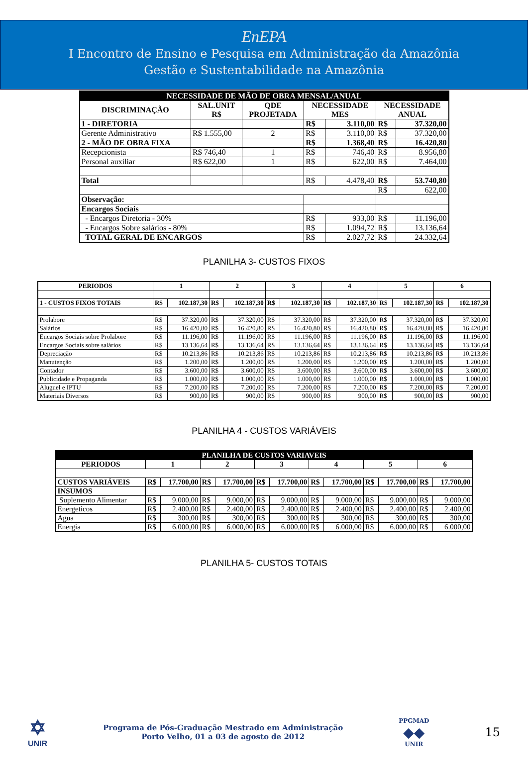EnEPA
I Encontro de Ensino e Pesquisa em Administração da Amazônia
Gestão e Sustentabilidade na Amazônia
| NECESSIDADE DE MÃO DE OBRA MENSAL/ANUAL | | | | | | |
| DISCRIMINAÇÃO | SAL.UNIT R$ | QDE PROJETADA | NECESSIDADE MES | | NECESSIDADE ANUAL | |
| 1 - DIRETORIA | | | R$ | 3.110,00 | R$ | 37.320,00 |
| Gerente Administrativo | R$ 1.555,00 | 2 | R$ | 3.110,00 | R$ | 37.320,00 |
| 2 - MÃO DE OBRA FIXA | | | R$ | 1.368,40 | R$ | 16.420,80 |
| Recepcionista | R$ 746,40 | 1 | R$ | 746,40 | R$ | 8.956,80 |
| Personal auxiliar | R$ 622,00 | 1 | R$ | 622,00 | R$ | 7.464,00 |
| Total | | | R$ | 4.478,40 | R$ | 53.740,80 |
| | | | | | R$ | 622,00 |
| Observação: | | | | | | |
| Encargos Sociais | | | | | | |
| - Encargos Diretoria - 30% | | | R$ | 933,00 | R$ | 11.196,00 |
| - Encargos Sobre salários - 80% | | | R$ | 1.094,72 | R$ | 13.136,64 |
| TOTAL GERAL DE ENCARGOS | | | R$ | 2.027,72 | R$ | 24.332,64 |
PLANILHA 3- CUSTOS FIXOS
| PERIODOS | 1 | | 2 | | 3 | | 4 | | 5 | | 6 | |
| 1 - CUSTOS FIXOS TOTAIS | R$ | 102.187,30 | R$ | 102.187,30 | R$ | 102.187,30 | R$ | 102.187,30 | R$ | 102.187,30 | R$ | 102.187,30 |
| Prolabore | R$ | 37.320,00 | R$ | 37.320,00 | R$ | 37.320,00 | R$ | 37.320,00 | R$ | 37.320,00 | R$ | 37.320,00 |
| Salários | R$ | 16.420,80 | R$ | 16.420,80 | R$ | 16.420,80 | R$ | 16.420,80 | R$ | 16.420,80 | R$ | 16.420,80 |
| Encargos Sociais sobre Prolabore | R$ | 11.196,00 | R$ | 11.196,00 | R$ | 11.196,00 | R$ | 11.196,00 | R$ | 11.196,00 | R$ | 11.196,00 |
| Encargos Sociais sobre salários | R$ | 13.136,64 | R$ | 13.136,64 | R$ | 13.136,64 | R$ | 13.136,64 | R$ | 13.136,64 | R$ | 13.136,64 |
| Depreciação | R$ | 10.213,86 | R$ | 10.213,86 | R$ | 10.213,86 | R$ | 10.213,86 | R$ | 10.213,86 | R$ | 10.213,86 |
| Manutenção | R$ | 1.200,00 | R$ | 1.200,00 | R$ | 1.200,00 | R$ | 1.200,00 | R$ | 1.200,00 | R$ | 1.200,00 |
| Contador | R$ | 3.600,00 | R$ | 3.600,00 | R$ | 3.600,00 | R$ | 3.600,00 | R$ | 3.600,00 | R$ | 3.600,00 |
| Publicidade e Propaganda | R$ | 1.000,00 | R$ | 1.000,00 | R$ | 1.000,00 | R$ | 1.000,00 | R$ | 1.000,00 | R$ | 1.000,00 |
| Aluguel e IPTU | R$ | 7.200,00 | R$ | 7.200,00 | R$ | 7.200,00 | R$ | 7.200,00 | R$ | 7.200,00 | R$ | 7.200,00 |
| Materiais Diversos | R$ | 900,00 | R$ | 900,00 | R$ | 900,00 | R$ | 900,00 | R$ | 900,00 | R$ | 900,00 |
PLANILHA 4 - CUSTOS VARIÁVEIS
| PLANILHA DE CUSTOS VARIAVEIS | | | | | | | | | | | | |
| PERIODOS | 1 | | 2 | | 3 | | 4 | | 5 | | 6 | |
| CUSTOS VARIÁVEIS | R$ | 17.700,00 | R$ | 17.700,00 | R$ | 17.700,00 | R$ | 17.700,00 | R$ | 17.700,00 | R$ | 17.700,00 |
| INSUMOS | | | | | | | | | | | | |
| Suplemento Alimentar | R$ | 9.000,00 | R$ | 9.000,00 | R$ | 9.000,00 | R$ | 9.000,00 | R$ | 9.000,00 | R$ | 9.000,00 |
| Energeticos | R$ | 2.400,00 | R$ | 2.400,00 | R$ | 2.400,00 | R$ | 2.400,00 | R$ | 2.400,00 | R$ | 2.400,00 |
| Agua | R$ | 300,00 | R$ | 300,00 | R$ | 300,00 | R$ | 300,00 | R$ | 300,00 | R$ | 300,00 |
| Energia | R$ | 6.000,00 | R$ | 6.000,00 | R$ | 6.000,00 | R$ | 6.000,00 | R$ | 6.000,00 | R$ | 6.000,00 |
PLANILHA 5- CUSTOS TOTAIS
✡
UNIR
Programa de Pós-Graduação Mestrado em Administração
Porto Velho, 01 a 03 de agosto de 2012
PPGMAD
◆◆
UNIR
15